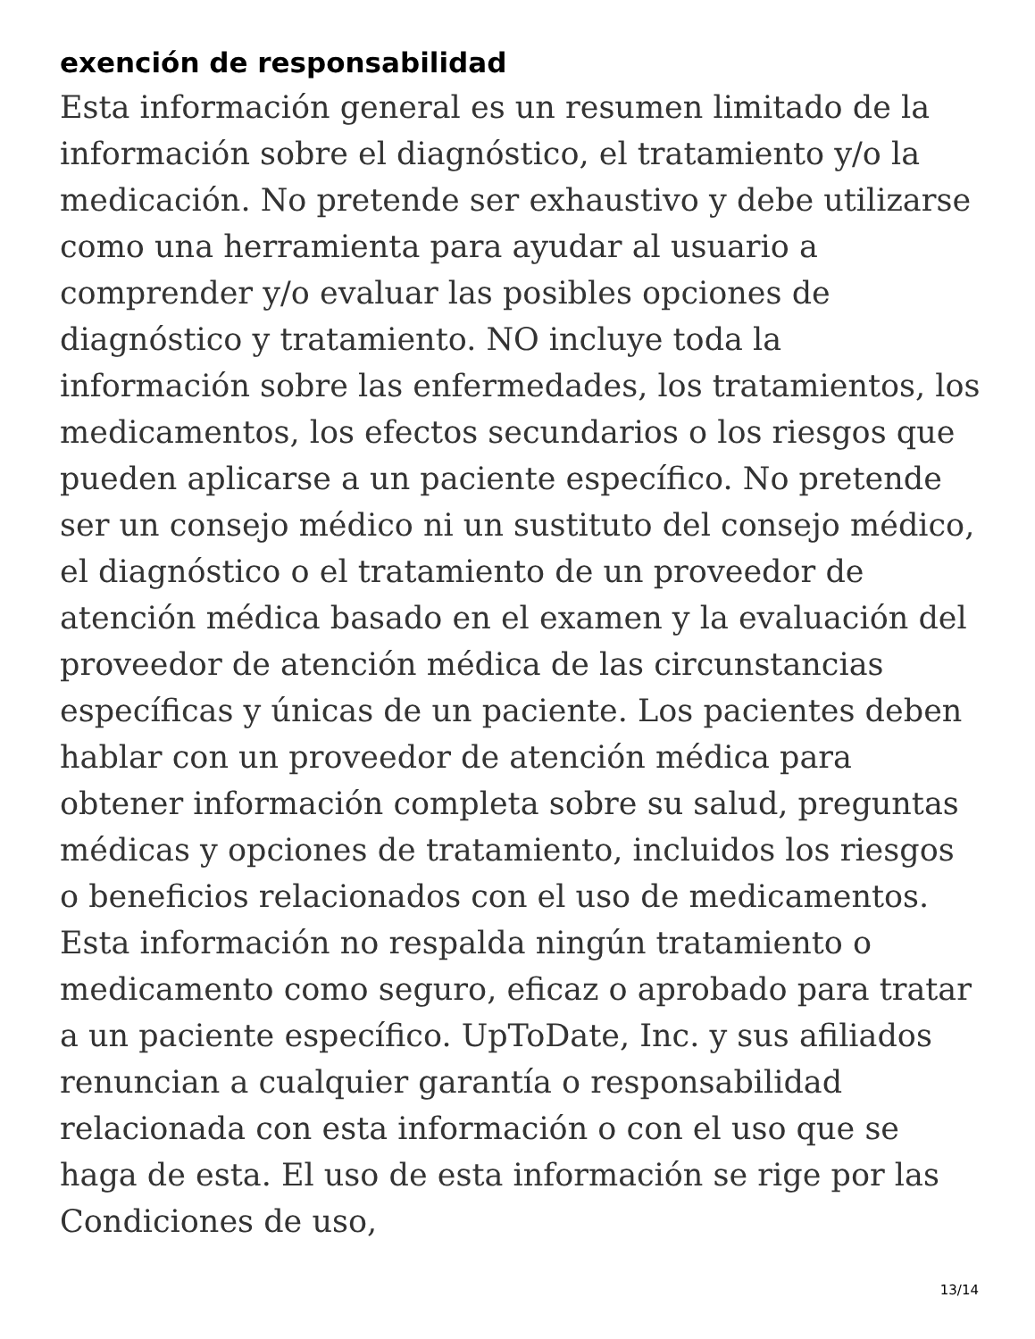exención de responsabilidad
Esta información general es un resumen limitado de la información sobre el diagnóstico, el tratamiento y/o la medicación. No pretende ser exhaustivo y debe utilizarse como una herramienta para ayudar al usuario a comprender y/o evaluar las posibles opciones de diagnóstico y tratamiento. NO incluye toda la información sobre las enfermedades, los tratamientos, los medicamentos, los efectos secundarios o los riesgos que pueden aplicarse a un paciente específico. No pretende ser un consejo médico ni un sustituto del consejo médico, el diagnóstico o el tratamiento de un proveedor de atención médica basado en el examen y la evaluación del proveedor de atención médica de las circunstancias específicas y únicas de un paciente. Los pacientes deben hablar con un proveedor de atención médica para obtener información completa sobre su salud, preguntas médicas y opciones de tratamiento, incluidos los riesgos o beneficios relacionados con el uso de medicamentos. Esta información no respalda ningún tratamiento o medicamento como seguro, eficaz o aprobado para tratar a un paciente específico. UpToDate, Inc. y sus afiliados renuncian a cualquier garantía o responsabilidad relacionada con esta información o con el uso que se haga de esta. El uso de esta información se rige por las Condiciones de uso,
13/14